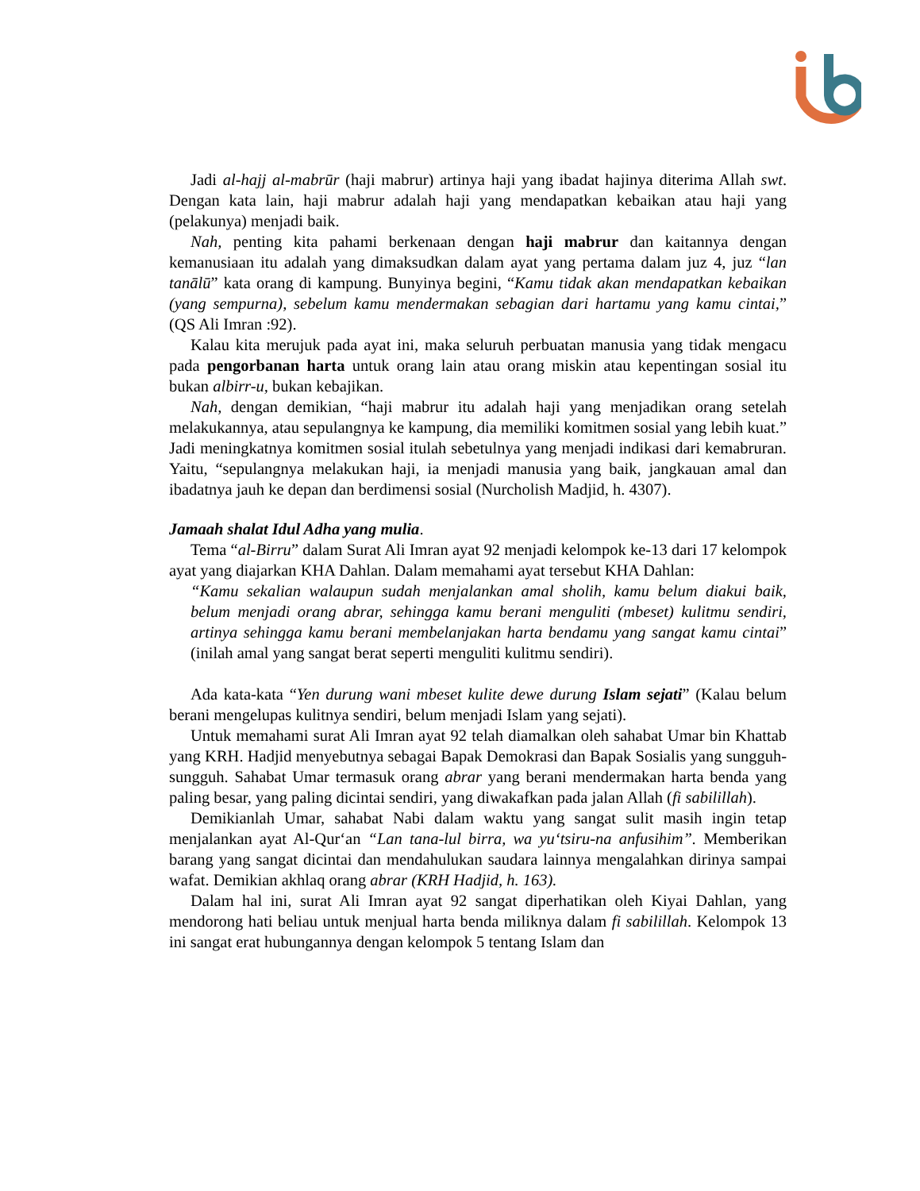Jadi al-hajj al-mabrūr (haji mabrur) artinya haji yang ibadat hajinya diterima Allah swt. Dengan kata lain, haji mabrur adalah haji yang mendapatkan kebaikan atau haji yang (pelakunya) menjadi baik.
Nah, penting kita pahami berkenaan dengan haji mabrur dan kaitannya dengan kemanusiaan itu adalah yang dimaksudkan dalam ayat yang pertama dalam juz 4, juz “lan tanālū” kata orang di kampung. Bunyinya begini, “Kamu tidak akan mendapatkan kebaikan (yang sempurna), sebelum kamu mendermakan sebagian dari hartamu yang kamu cintai,” (QS Ali Imran :92).
Kalau kita merujuk pada ayat ini, maka seluruh perbuatan manusia yang tidak mengacu pada pengorbanan harta untuk orang lain atau orang miskin atau kepentingan sosial itu bukan albirr-u, bukan kebajikan.
Nah, dengan demikian, “haji mabrur itu adalah haji yang menjadikan orang setelah melakukannya, atau sepulangnya ke kampung, dia memiliki komitmen sosial yang lebih kuat.” Jadi meningkatnya komitmen sosial itulah sebetulnya yang menjadi indikasi dari kemabruran. Yaitu, “sepulangnya melakukan haji, ia menjadi manusia yang baik, jangkauan amal dan ibadatnya jauh ke depan dan berdimensi sosial (Nurcholish Madjid, h. 4307).
Jamaah shalat Idul Adha yang mulia.
Tema “al-Birru” dalam Surat Ali Imran ayat 92 menjadi kelompok ke-13 dari 17 kelompok ayat yang diajarkan KHA Dahlan. Dalam memahami ayat tersebut KHA Dahlan:
“Kamu sekalian walaupun sudah menjalankan amal sholih, kamu belum diakui baik, belum menjadi orang abrar, sehingga kamu berani menguliti (mbeset) kulitmu sendiri, artinya sehingga kamu berani membelanjakan harta bendamu yang sangat kamu cintai” (inilah amal yang sangat berat seperti menguliti kulitmu sendiri).
Ada kata-kata “Yen durung wani mbeset kulite dewe durung Islam sejati” (Kalau belum berani mengelupas kulitnya sendiri, belum menjadi Islam yang sejati).
Untuk memahami surat Ali Imran ayat 92 telah diamalkan oleh sahabat Umar bin Khattab yang KRH. Hadjid menyebutnya sebagai Bapak Demokrasi dan Bapak Sosialis yang sungguh-sungguh. Sahabat Umar termasuk orang abrar yang berani mendermakan harta benda yang paling besar, yang paling dicintai sendiri, yang diwakafkan pada jalan Allah (fi sabilillah).
Demikianlah Umar, sahabat Nabi dalam waktu yang sangat sulit masih ingin tetap menjalankan ayat Al-Qur‘an “Lan tana-lul birra, wa yu‘tsiru-na anfusihim”. Memberikan barang yang sangat dicintai dan mendahulukan saudara lainnya mengalahkan dirinya sampai wafat. Demikian akhlaq orang abrar (KRH Hadjid, h. 163).
Dalam hal ini, surat Ali Imran ayat 92 sangat diperhatikan oleh Kiyai Dahlan, yang mendorong hati beliau untuk menjual harta benda miliknya dalam fi sabilillah. Kelompok 13 ini sangat erat hubungannya dengan kelompok 5 tentang Islam dan